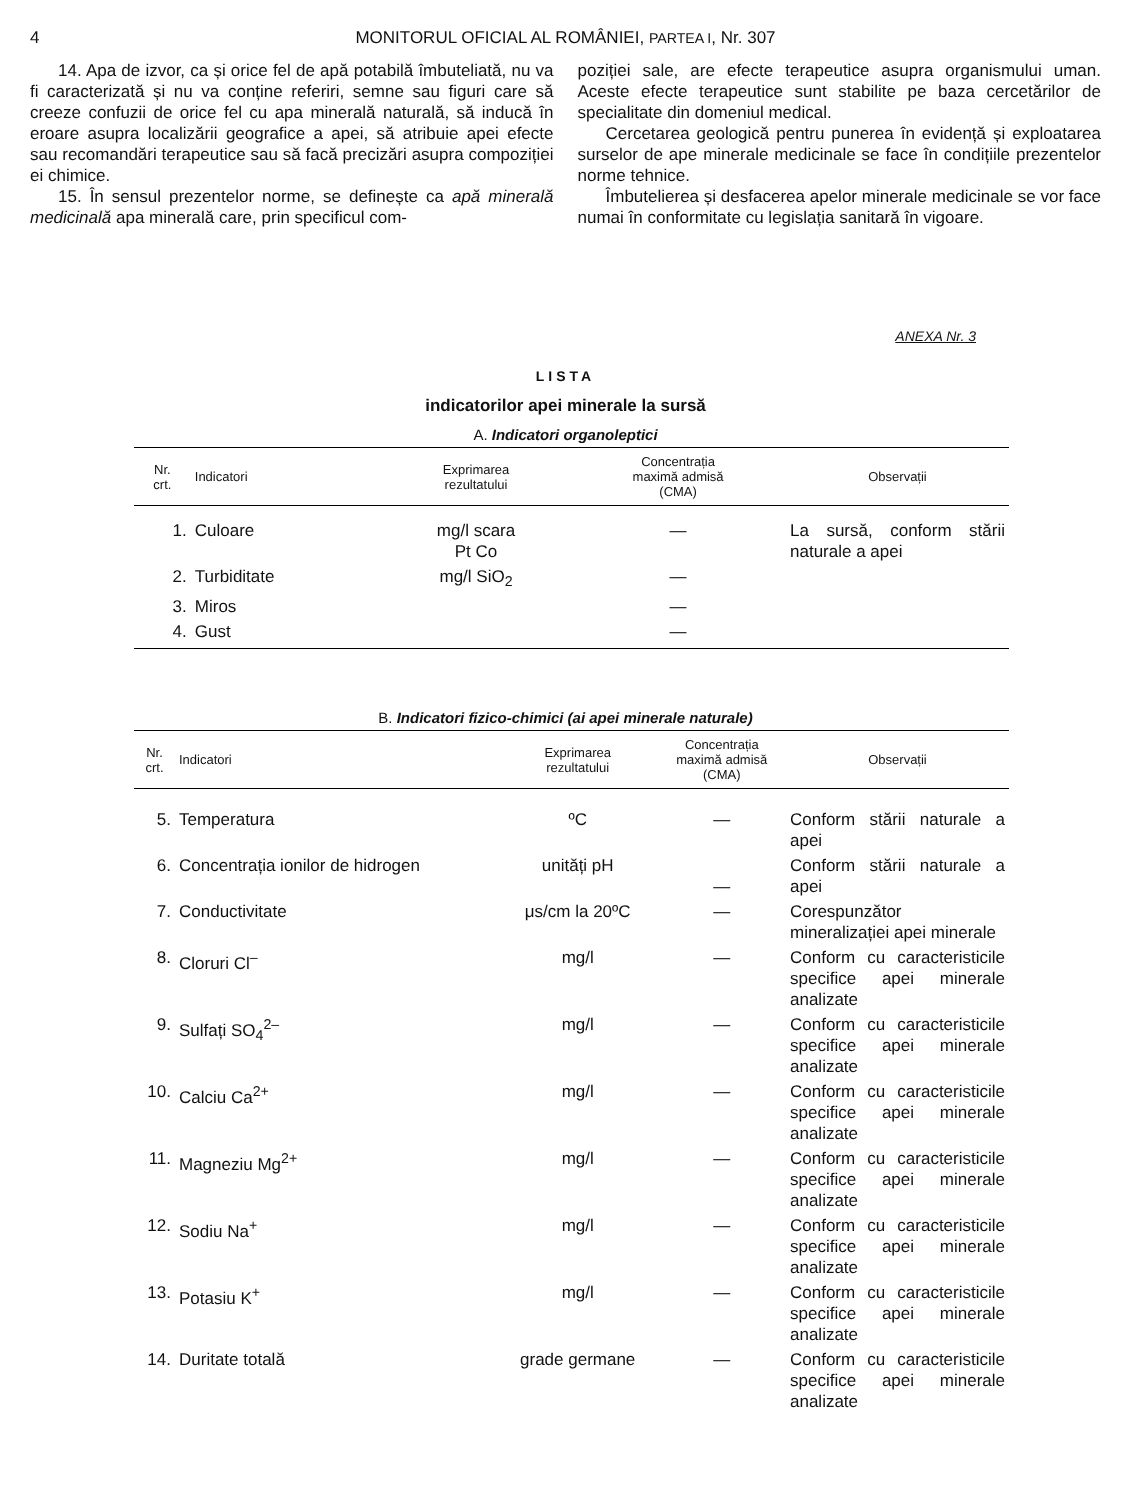4 MONITORUL OFICIAL AL ROMÂNIEI, PARTEA I, Nr. 307
14. Apa de izvor, ca și orice fel de apă potabilă îmbuteliată, nu va fi caracterizată și nu va conține referiri, semne sau figuri care să creeze confuzii de orice fel cu apa minerală naturală, să inducă în eroare asupra localizării geografice a apei, să atribuie apei efecte sau recomandări terapeutice sau să facă precizări asupra compoziției ei chimice.
15. În sensul prezentelor norme, se definește ca apă minerală medicinală apa minerală care, prin specificul com-
poziției sale, are efecte terapeutice asupra organismului uman. Aceste efecte terapeutice sunt stabilite pe baza cercetărilor de specialitate din domeniul medical.
Cercetarea geologică pentru punerea în evidență și exploatarea surselor de ape minerale medicinale se face în condițiile prezentelor norme tehnice.
Îmbutelierea și desfacerea apelor minerale medicinale se vor face numai în conformitate cu legislația sanitară în vigoare.
ANEXA Nr. 3
LISTA
indicatorilor apei minerale la sursă
A. Indicatori organoleptici
| Nr. crt. | Indicatori | Exprimarea rezultatului | Concentrația maximă admisă (CMA) | Observații |
| --- | --- | --- | --- | --- |
| 1. | Culoare | mg/l scara Pt Co | — | La sursă, conform stării naturale a apei |
| 2. | Turbiditate | mg/l SiO<sub>2</sub> | — | |
| 3. | Miros | | — | |
| 4. | Gust | | — | |
B. Indicatori fizico-chimici (ai apei minerale naturale)
| Nr. crt. | Indicatori | Exprimarea rezultatului | Concentrația maximă admisă (CMA) | Observații |
| --- | --- | --- | --- | --- |
| 5. | Temperatura | ºC | — | Conform stării naturale a apei |
| 6. | Concentrația ionilor de hidrogen | unități pH | — | Conform stării naturale a apei |
| 7. | Conductivitate | μs/cm la 20ºC | — | Corespunzător mineralizației apei minerale |
| 8. | Cloruri Cl<sup>–</sup> | mg/l | — | Conform cu caracteristicile specifice apei minerale analizate |
| 9. | Sulfați SO<sub>4</sub><sup>2–</sup> | mg/l | — | Conform cu caracteristicile specifice apei minerale analizate |
| 10. | Calciu Ca<sup>2+</sup> | mg/l | — | Conform cu caracteristicile specifice apei minerale analizate |
| 11. | Magneziu Mg<sup>2+</sup> | mg/l | — | Conform cu caracteristicile specifice apei minerale analizate |
| 12. | Sodiu Na<sup>+</sup> | mg/l | — | Conform cu caracteristicile specifice apei minerale analizate |
| 13. | Potasiu K<sup>+</sup> | mg/l | — | Conform cu caracteristicile specifice apei minerale analizate |
| 14. | Duritate totală | grade germane | — | Conform cu caracteristicile specifice apei minerale analizate |